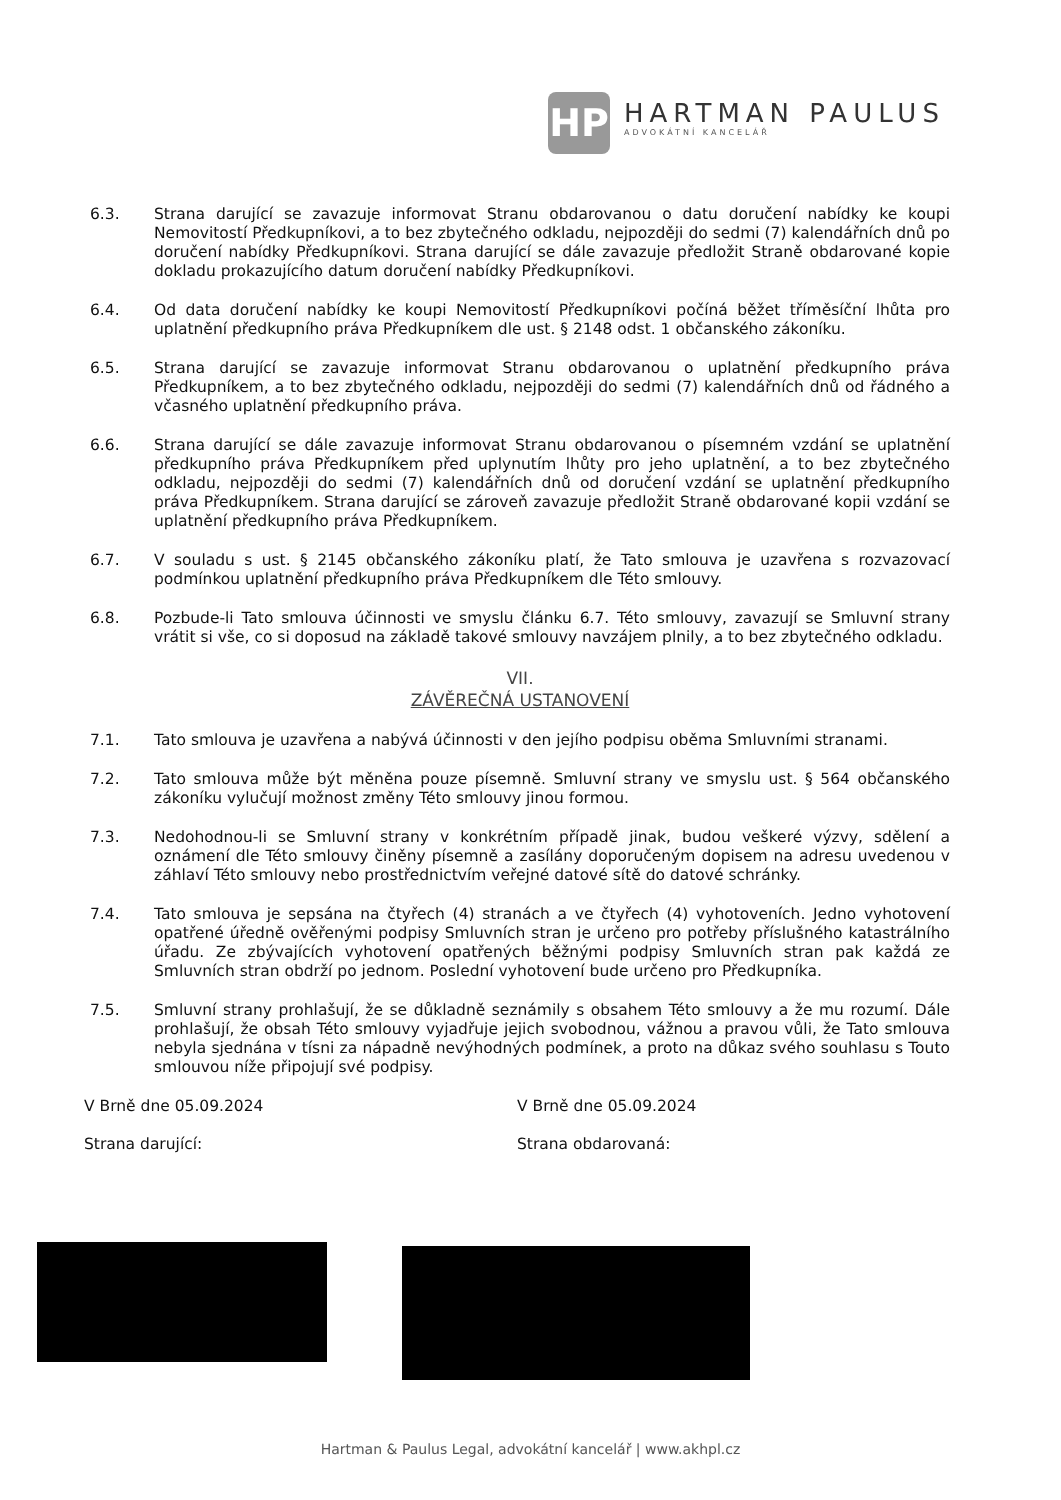HP
HARTMAN PAULUS
ADVOKÁTNÍ KANCELÁŘ
6.3. Strana darující se zavazuje informovat Stranu obdarovanou o datu doručení nabídky ke koupi Nemovitostí Předkupníkovi, a to bez zbytečného odkladu, nejpozději do sedmi (7) kalendářních dnů po doručení nabídky Předkupníkovi. Strana darující se dále zavazuje předložit Straně obdarované kopie dokladu prokazujícího datum doručení nabídky Předkupníkovi.
6.4. Od data doručení nabídky ke koupi Nemovitostí Předkupníkovi počíná běžet tříměsíční lhůta pro uplatnění předkupního práva Předkupníkem dle ust. § 2148 odst. 1 občanského zákoníku.
6.5. Strana darující se zavazuje informovat Stranu obdarovanou o uplatnění předkupního práva Předkupníkem, a to bez zbytečného odkladu, nejpozději do sedmi (7) kalendářních dnů od řádného a včasného uplatnění předkupního práva.
6.6. Strana darující se dále zavazuje informovat Stranu obdarovanou o písemném vzdání se uplatnění předkupního práva Předkupníkem před uplynutím lhůty pro jeho uplatnění, a to bez zbytečného odkladu, nejpozději do sedmi (7) kalendářních dnů od doručení vzdání se uplatnění předkupního práva Předkupníkem. Strana darující se zároveň zavazuje předložit Straně obdarované kopii vzdání se uplatnění předkupního práva Předkupníkem.
6.7. V souladu s ust. § 2145 občanského zákoníku platí, že Tato smlouva je uzavřena s rozvazovací podmínkou uplatnění předkupního práva Předkupníkem dle Této smlouvy.
6.8. Pozbude-li Tato smlouva účinnosti ve smyslu článku 6.7. Této smlouvy, zavazují se Smluvní strany vrátit si vše, co si doposud na základě takové smlouvy navzájem plnily, a to bez zbytečného odkladu.
VII.
ZÁVĚREČNÁ USTANOVENÍ
7.1. Tato smlouva je uzavřena a nabývá účinnosti v den jejího podpisu oběma Smluvními stranami.
7.2. Tato smlouva může být měněna pouze písemně. Smluvní strany ve smyslu ust. § 564 občanského zákoníku vylučují možnost změny Této smlouvy jinou formou.
7.3. Nedohodnou-li se Smluvní strany v konkrétním případě jinak, budou veškeré výzvy, sdělení a oznámení dle Této smlouvy činěny písemně a zasílány doporučeným dopisem na adresu uvedenou v záhlaví Této smlouvy nebo prostřednictvím veřejné datové sítě do datové schránky.
7.4. Tato smlouva je sepsána na čtyřech (4) stranách a ve čtyřech (4) vyhotoveních. Jedno vyhotovení opatřené úředně ověřenými podpisy Smluvních stran je určeno pro potřeby příslušného katastrálního úřadu. Ze zbývajících vyhotovení opatřených běžnými podpisy Smluvních stran pak každá ze Smluvních stran obdrží po jednom. Poslední vyhotovení bude určeno pro Předkupníka.
7.5. Smluvní strany prohlašují, že se důkladně seznámily s obsahem Této smlouvy a že mu rozumí. Dále prohlašují, že obsah Této smlouvy vyjadřuje jejich svobodnou, vážnou a pravou vůli, že Tato smlouva nebyla sjednána v tísni za nápadně nevýhodných podmínek, a proto na důkaz svého souhlasu s Touto smlouvou níže připojují své podpisy.
V Brně dne 05.09.2024
Strana darující:
V Brně dne 05.09.2024
Strana obdarovaná:
Hartman & Paulus Legal, advokátní kancelář | www.akhpl.cz